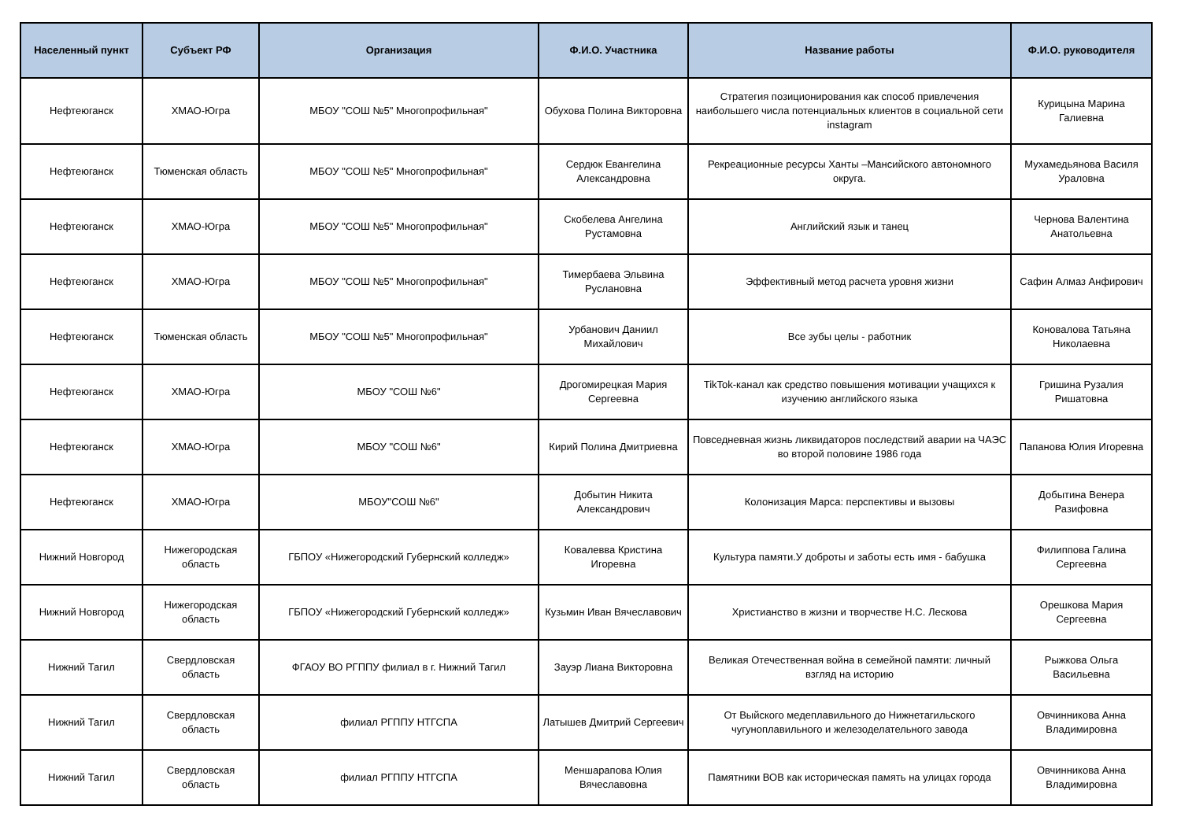| Населенный пункт | Субъект РФ | Организация | Ф.И.О. Участника | Название работы | Ф.И.О. руководителя |
| --- | --- | --- | --- | --- | --- |
| Нефтеюганск | ХМАО-Югра | МБОУ "СОШ №5" Многопрофильная" | Обухова Полина Викторовна | Стратегия позиционирования как способ привлечения наибольшего числа потенциальных клиентов в социальной сети instagram | Курицына Марина Галиевна |
| Нефтеюганск | Тюменская область | МБОУ "СОШ №5" Многопрофильная" | Сердюк Евангелина Александровна | Рекреационные ресурсы Ханты –Мансийского автономного округа. | Мухамедьянова Василя Ураловна |
| Нефтеюганск | ХМАО-Югра | МБОУ "СОШ №5" Многопрофильная" | Скобелева Ангелина Рустамовна | Английский язык и танец | Чернова Валентина Анатольевна |
| Нефтеюганск | ХМАО-Югра | МБОУ "СОШ №5" Многопрофильная" | Тимербаева Эльвина Руслановна | Эффективный метод расчета уровня жизни | Сафин Алмаз Анфирович |
| Нефтеюганск | Тюменская область | МБОУ "СОШ №5" Многопрофильная" | Урбанович Даниил Михайлович | Все зубы целы - работник | Коновалова Татьяна Николаевна |
| Нефтеюганск | ХМАО-Югра | МБОУ "СОШ №6" | Дрогомирецкая Мария Сергеевна | TikTok-канал как средство повышения мотивации учащихся к изучению английского языка | Гришина Рузалия Ришатовна |
| Нефтеюганск | ХМАО-Югра | МБОУ "СОШ №6" | Кирий Полина Дмитриевна | Повседневная жизнь ликвидаторов последствий аварии на ЧАЭС во второй половине 1986 года | Папанова Юлия Игоревна |
| Нефтеюганск | ХМАО-Югра | МБОУ"СОШ №6" | Добытин Никита Александрович | Колонизация Марса: перспективы и вызовы | Добытина Венера Разифовна |
| Нижний Новгород | Нижегородская область | ГБПОУ «Нижегородский Губернский колледж» | Ковалевва Кристина Игоревна | Культура памяти.У доброты и заботы есть имя - бабушка | Филиппова Галина Сергеевна |
| Нижний Новгород | Нижегородская область | ГБПОУ «Нижегородский Губернский колледж» | Кузьмин Иван Вячеславович | Христианство в жизни и творчестве Н.С. Лескова | Орешкова Мария Сергеевна |
| Нижний Тагил | Свердловская область | ФГАОУ ВО РГППУ филиал в г. Нижний Тагил | Зауэр Лиана Викторовна | Великая Отечественная война в семейной памяти: личный взгляд на историю | Рыжкова Ольга Васильевна |
| Нижний Тагил | Свердловская область | филиал РГППУ НТГСПА | Латышев Дмитрий Сергеевич | От Выйского медеплавильного до Нижнетагильского чугуноплавильного и железоделательного завода | Овчинникова Анна Владимировна |
| Нижний Тагил | Свердловская область | филиал РГППУ НТГСПА | Меншарапова Юлия Вячеславовна | Памятники ВОВ как историческая память на улицах города | Овчинникова Анна Владимировна |